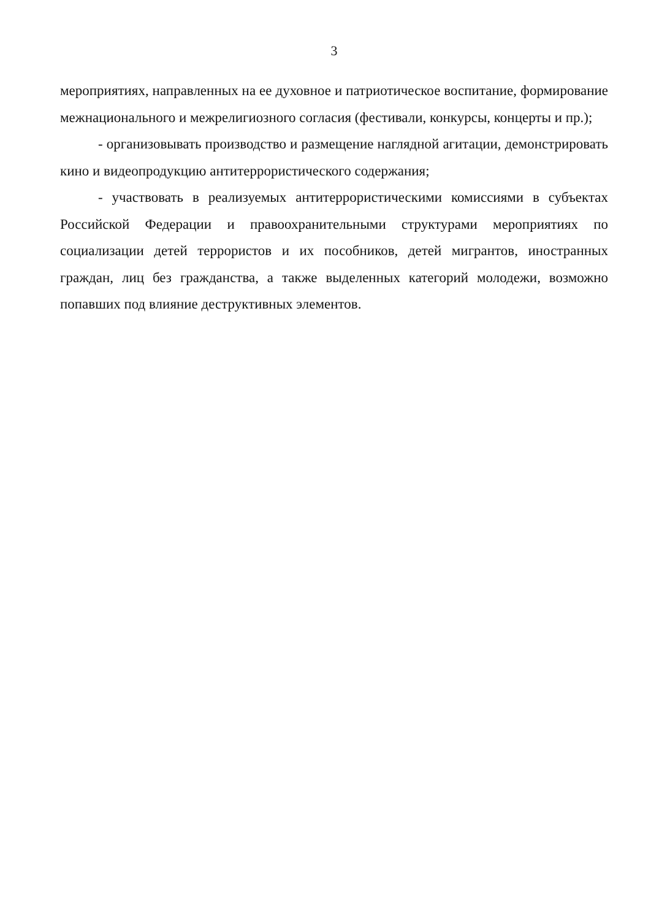3
мероприятиях, направленных на ее духовное и патриотическое воспитание, формирование межнационального и межрелигиозного согласия (фестивали, конкурсы, концерты и пр.);
- организовывать производство и размещение наглядной агитации, демонстрировать кино и видеопродукцию антитеррористического содержания;
- участвовать в реализуемых антитеррористическими комиссиями в субъектах Российской Федерации и правоохранительными структурами мероприятиях по социализации детей террористов и их пособников, детей мигрантов, иностранных граждан, лиц без гражданства, а также выделенных категорий молодежи, возможно попавших под влияние деструктивных элементов.